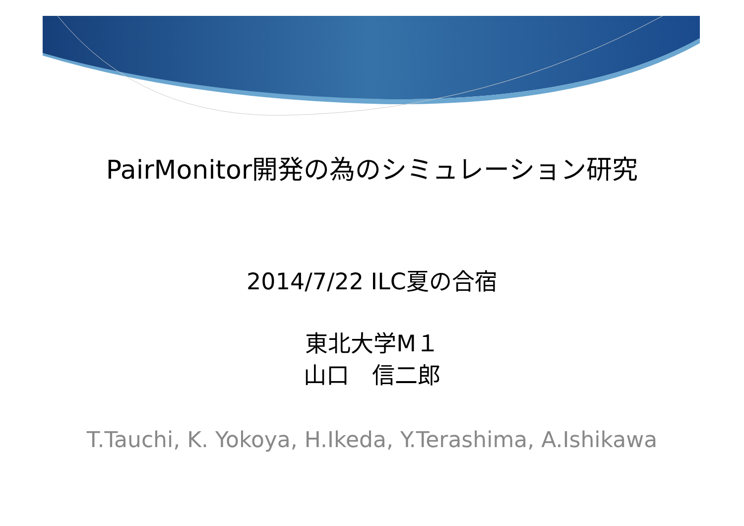PairMonitor開発の為のシミュレーション研究
2014/7/22 ILC夏の合宿
東北大学M１
山口　信二郎
T.Tauchi, K. Yokoya, H.Ikeda, Y.Terashima, A.Ishikawa